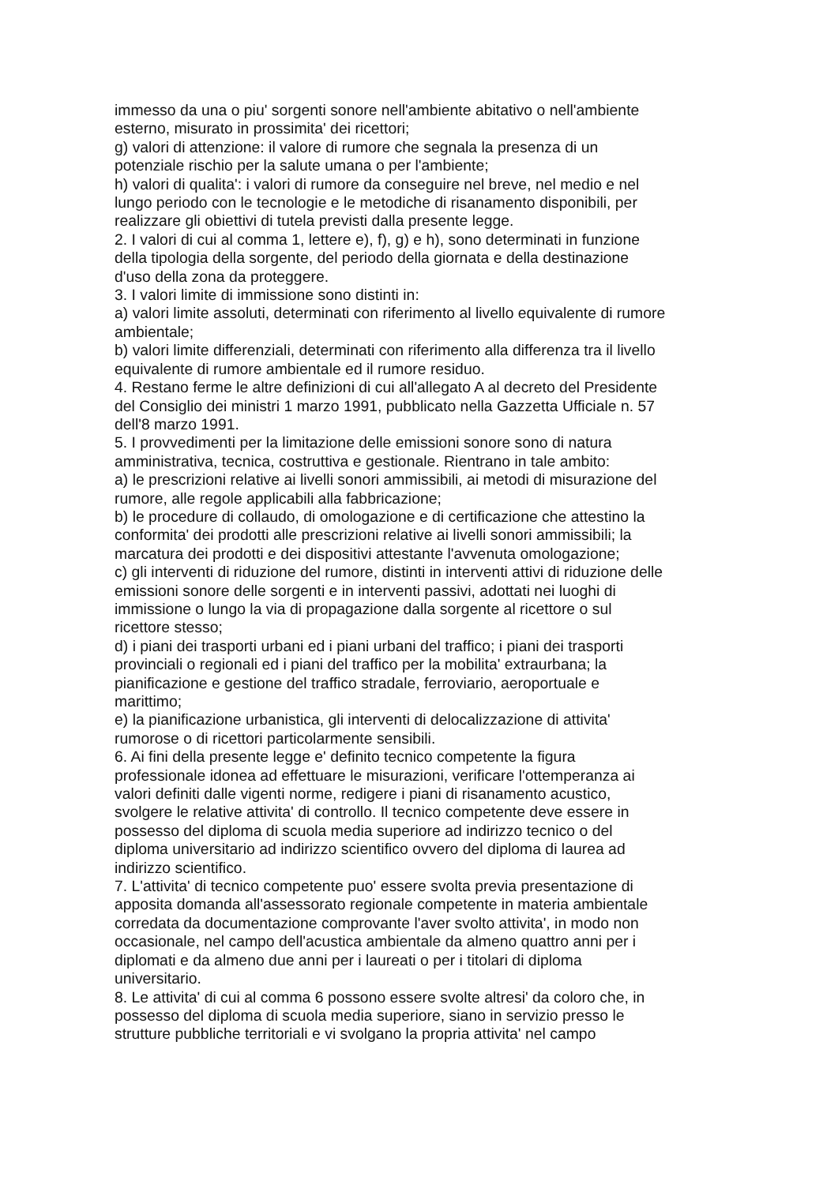immesso da una o piu' sorgenti sonore nell'ambiente abitativo o nell'ambiente
esterno, misurato in prossimita' dei ricettori;
g) valori di attenzione: il valore di rumore che segnala la presenza di un
potenziale rischio per la salute umana o per l'ambiente;
h) valori di qualita': i valori di rumore da conseguire nel breve, nel medio e nel
lungo periodo con le tecnologie e le metodiche di risanamento disponibili, per
realizzare gli obiettivi di tutela previsti dalla presente legge.
2. I valori di cui al comma 1, lettere e), f), g) e h), sono determinati in funzione
della tipologia della sorgente, del periodo della giornata e della destinazione
d'uso della zona da proteggere.
3. I valori limite di immissione sono distinti in:
a) valori limite assoluti, determinati con riferimento al livello equivalente di rumore
ambientale;
b) valori limite differenziali, determinati con riferimento alla differenza tra il livello
equivalente di rumore ambientale ed il rumore residuo.
4. Restano ferme le altre definizioni di cui all'allegato A al decreto del Presidente
del Consiglio dei ministri 1 marzo 1991, pubblicato nella Gazzetta Ufficiale n. 57
dell'8 marzo 1991.
5. I provvedimenti per la limitazione delle emissioni sonore sono di natura
amministrativa, tecnica, costruttiva e gestionale. Rientrano in tale ambito:
a) le prescrizioni relative ai livelli sonori ammissibili, ai metodi di misurazione del
rumore, alle regole applicabili alla fabbricazione;
b) le procedure di collaudo, di omologazione e di certificazione che attestino la
conformita' dei prodotti alle prescrizioni relative ai livelli sonori ammissibili; la
marcatura dei prodotti e dei dispositivi attestante l'avvenuta omologazione;
c) gli interventi di riduzione del rumore, distinti in interventi attivi di riduzione delle
emissioni sonore delle sorgenti e in interventi passivi, adottati nei luoghi di
immissione o lungo la via di propagazione dalla sorgente al ricettore o sul
ricettore stesso;
d) i piani dei trasporti urbani ed i piani urbani del traffico; i piani dei trasporti
provinciali o regionali ed i piani del traffico per la mobilita' extraurbana; la
pianificazione e gestione del traffico stradale, ferroviario, aeroportuale e
marittimo;
e) la pianificazione urbanistica, gli interventi di delocalizzazione di attivita'
rumorose o di ricettori particolarmente sensibili.
6. Ai fini della presente legge e' definito tecnico competente la figura
professionale idonea ad effettuare le misurazioni, verificare l'ottemperanza ai
valori definiti dalle vigenti norme, redigere i piani di risanamento acustico,
svolgere le relative attivita' di controllo. Il tecnico competente deve essere in
possesso del diploma di scuola media superiore ad indirizzo tecnico o del
diploma universitario ad indirizzo scientifico ovvero del diploma di laurea ad
indirizzo scientifico.
7. L'attivita' di tecnico competente puo' essere svolta previa presentazione di
apposita domanda all'assessorato regionale competente in materia ambientale
corredata da documentazione comprovante l'aver svolto attivita', in modo non
occasionale, nel campo dell'acustica ambientale da almeno quattro anni per i
diplomati e da almeno due anni per i laureati o per i titolari di diploma
universitario.
8. Le attivita' di cui al comma 6 possono essere svolte altresi' da coloro che, in
possesso del diploma di scuola media superiore, siano in servizio presso le
strutture pubbliche territoriali e vi svolgano la propria attivita' nel campo